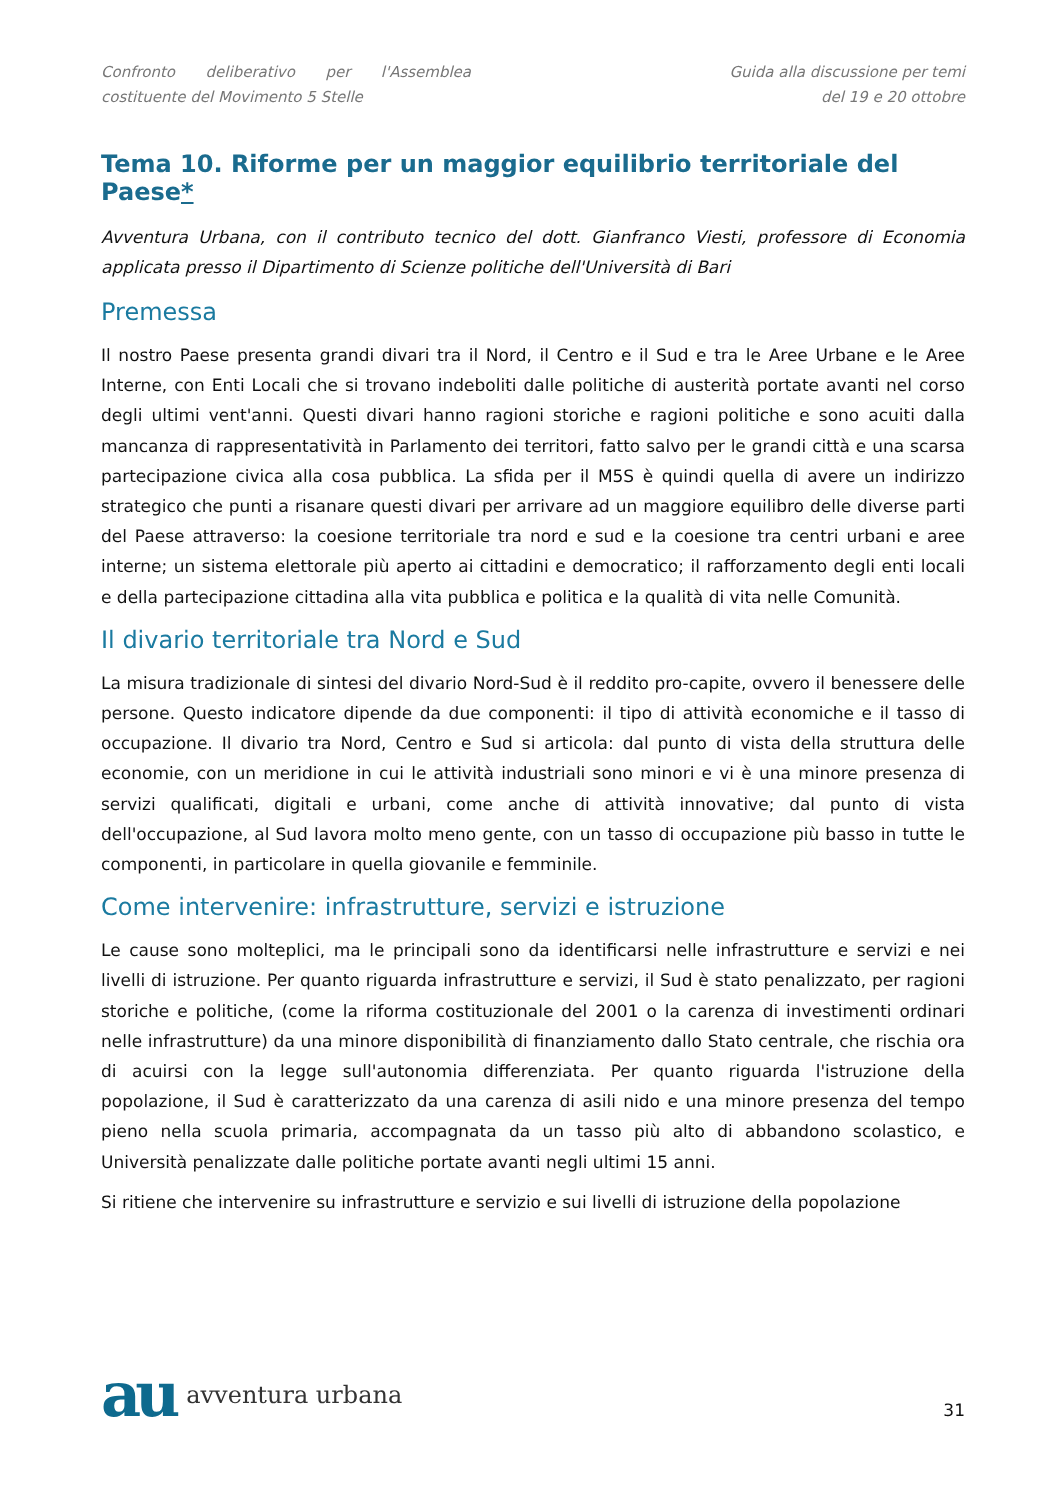Confronto deliberativo per l'Assemblea costituente del Movimento 5 Stelle
Guida alla discussione per temi
del 19 e 20 ottobre
Tema 10. Riforme per un maggior equilibrio territoriale del Paese*
Avventura Urbana, con il contributo tecnico del dott. Gianfranco Viesti, professore di Economia applicata presso il Dipartimento di Scienze politiche dell'Università di Bari
Premessa
Il nostro Paese presenta grandi divari tra il Nord, il Centro e il Sud e tra le Aree Urbane e le Aree Interne, con Enti Locali che si trovano indeboliti dalle politiche di austerità portate avanti nel corso degli ultimi vent'anni. Questi divari hanno ragioni storiche e ragioni politiche e sono acuiti dalla mancanza di rappresentatività in Parlamento dei territori, fatto salvo per le grandi città e una scarsa partecipazione civica alla cosa pubblica. La sfida per il M5S è quindi quella di avere un indirizzo strategico che punti a risanare questi divari per arrivare ad un maggiore equilibro delle diverse parti del Paese attraverso: la coesione territoriale tra nord e sud e la coesione tra centri urbani e aree interne; un sistema elettorale più aperto ai cittadini e democratico; il rafforzamento degli enti locali e della partecipazione cittadina alla vita pubblica e politica e la qualità di vita nelle Comunità.
Il divario territoriale tra Nord e Sud
La misura tradizionale di sintesi del divario Nord-Sud è il reddito pro-capite, ovvero il benessere delle persone. Questo indicatore dipende da due componenti: il tipo di attività economiche e il tasso di occupazione. Il divario tra Nord, Centro e Sud si articola: dal punto di vista della struttura delle economie, con un meridione in cui le attività industriali sono minori e vi è una minore presenza di servizi qualificati, digitali e urbani, come anche di attività innovative; dal punto di vista dell'occupazione, al Sud lavora molto meno gente, con un tasso di occupazione più basso in tutte le componenti, in particolare in quella giovanile e femminile.
Come intervenire: infrastrutture, servizi e istruzione
Le cause sono molteplici, ma le principali sono da identificarsi nelle infrastrutture e servizi e nei livelli di istruzione. Per quanto riguarda infrastrutture e servizi, il Sud è stato penalizzato, per ragioni storiche e politiche, (come la riforma costituzionale del 2001 o la carenza di investimenti ordinari nelle infrastrutture) da una minore disponibilità di finanziamento dallo Stato centrale, che rischia ora di acuirsi con la legge sull'autonomia differenziata. Per quanto riguarda l'istruzione della popolazione, il Sud è caratterizzato da una carenza di asili nido e una minore presenza del tempo pieno nella scuola primaria, accompagnata da un tasso più alto di abbandono scolastico, e Università penalizzate dalle politiche portate avanti negli ultimi 15 anni.
Si ritiene che intervenire su infrastrutture e servizio e sui livelli di istruzione della popolazione
au avventura urbana
31